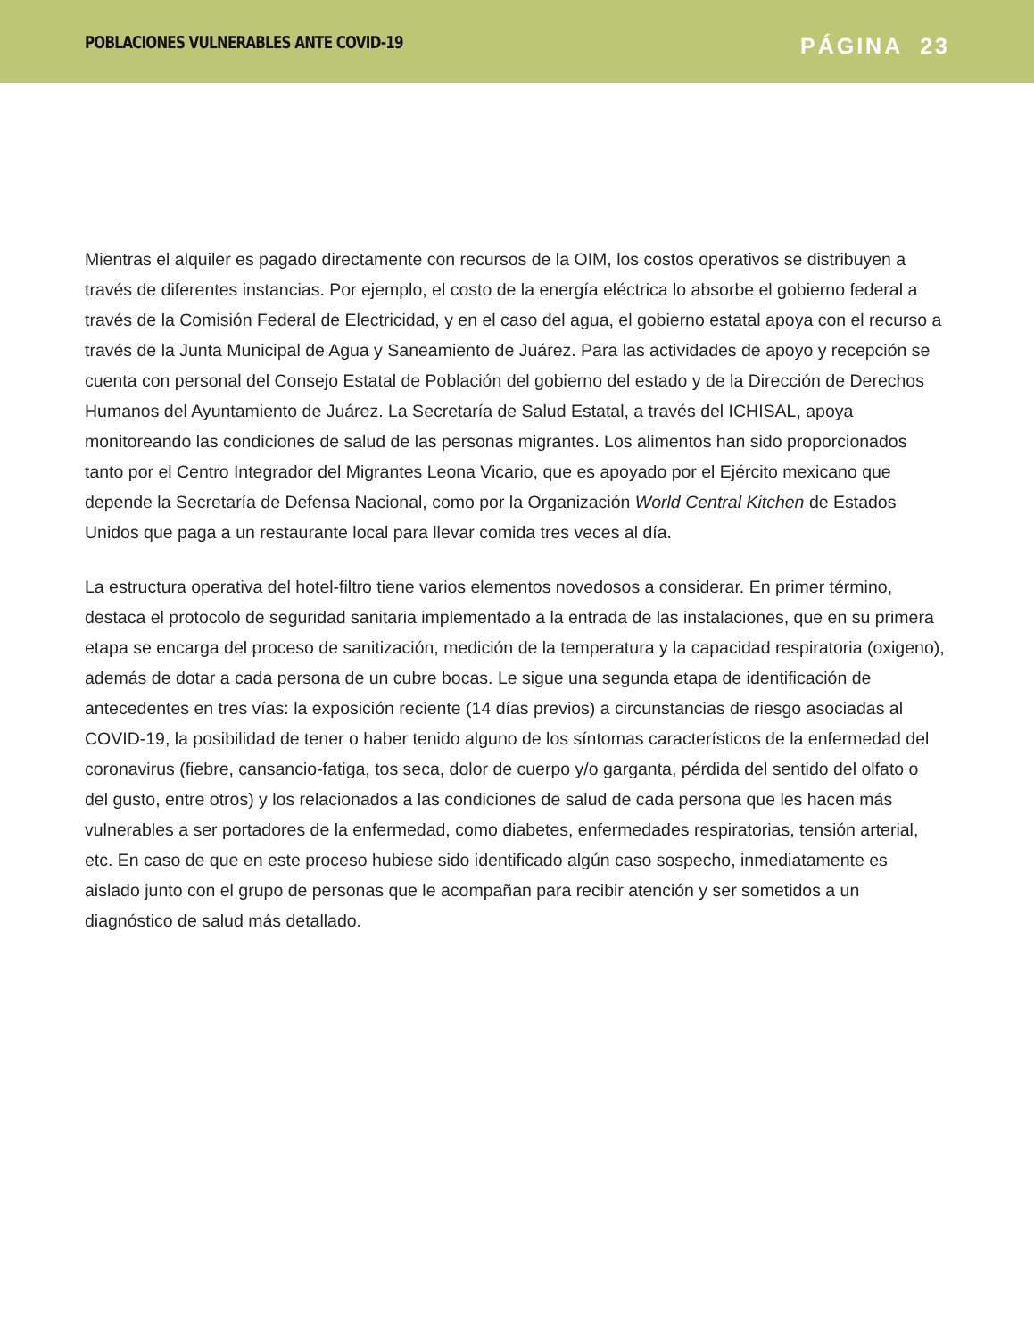POBLACIONES VULNERABLES ANTE COVID-19
PÁGINA 23
Mientras el alquiler es pagado directamente con recursos de la OIM, los costos operativos se distribuyen a través de diferentes instancias. Por ejemplo, el costo de la energía eléctrica lo absorbe el gobierno federal a través de la Comisión Federal de Electricidad, y en el caso del agua, el gobierno estatal apoya con el recurso a través de la Junta Municipal de Agua y Saneamiento de Juárez. Para las actividades de apoyo y recepción se cuenta con personal del Consejo Estatal de Población del gobierno del estado y de la Dirección de Derechos Humanos del Ayuntamiento de Juárez. La Secretaría de Salud Estatal, a través del ICHISAL, apoya monitoreando las condiciones de salud de las personas migrantes. Los alimentos han sido proporcionados tanto por el Centro Integrador del Migrantes Leona Vicario, que es apoyado por el Ejército mexicano que depende la Secretaría de Defensa Nacional, como por la Organización World Central Kitchen de Estados Unidos que paga a un restaurante local para llevar comida tres veces al día.
La estructura operativa del hotel-filtro tiene varios elementos novedosos a considerar. En primer término, destaca el protocolo de seguridad sanitaria implementado a la entrada de las instalaciones, que en su primera etapa se encarga del proceso de sanitización, medición de la temperatura y la capacidad respiratoria (oxigeno), además de dotar a cada persona de un cubre bocas. Le sigue una segunda etapa de identificación de antecedentes en tres vías: la exposición reciente (14 días previos) a circunstancias de riesgo asociadas al COVID-19, la posibilidad de tener o haber tenido alguno de los síntomas característicos de la enfermedad del coronavirus (fiebre, cansancio-fatiga, tos seca, dolor de cuerpo y/o garganta, pérdida del sentido del olfato o del gusto, entre otros) y los relacionados a las condiciones de salud de cada persona que les hacen más vulnerables a ser portadores de la enfermedad, como diabetes, enfermedades respiratorias, tensión arterial, etc. En caso de que en este proceso hubiese sido identificado algún caso sospecho, inmediatamente es aislado junto con el grupo de personas que le acompañan para recibir atención y ser sometidos a un diagnóstico de salud más detallado.